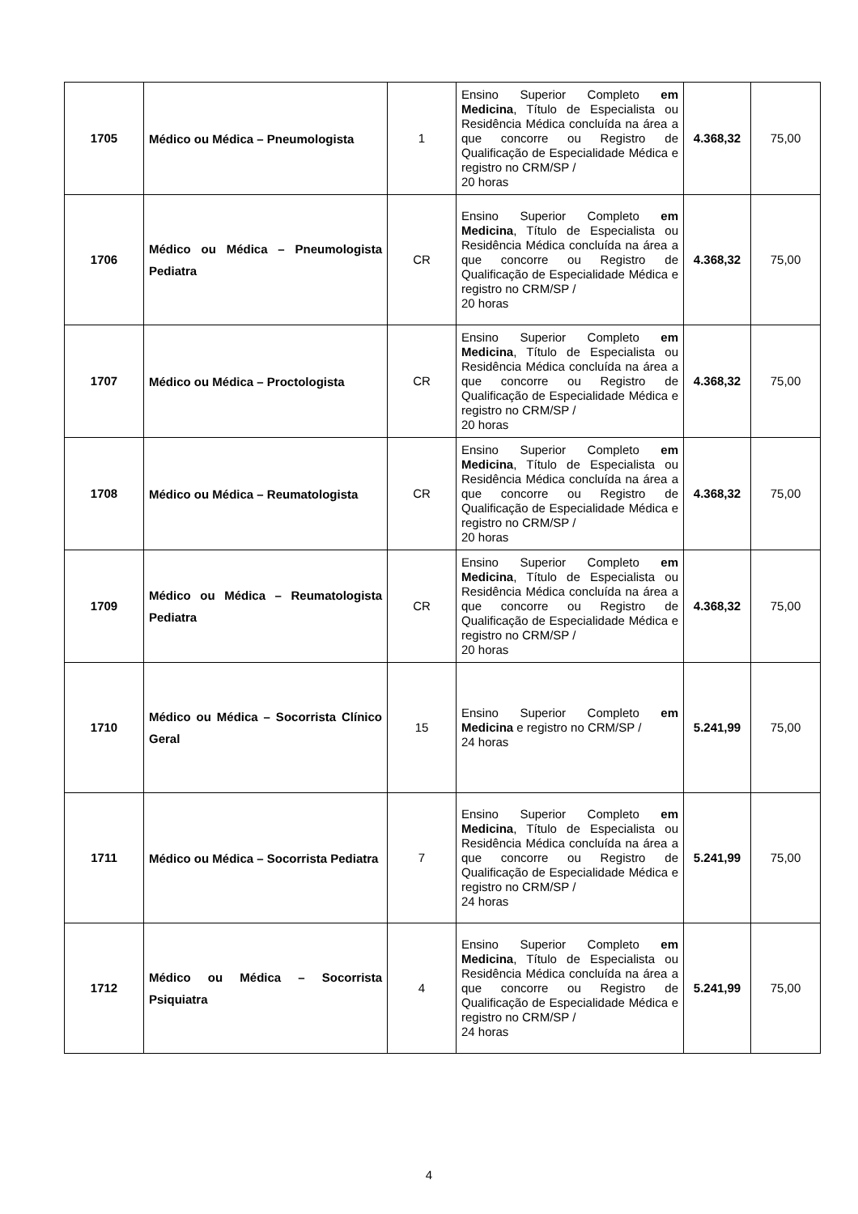| 1705 | Médico ou Médica – Pneumologista | 1 | Ensino Superior Completo em Medicina , Título de Especialista ou Residência Médica concluída na área a que concorre ou Registro de Qualificação de Especialidade Médica e registro no CRM/SP / 20 horas | 4.368,32 | 75,00 |
| 1706 | Médico ou Médica – Pneumologista Pediatra | CR | Ensino Superior Completo em Medicina , Título de Especialista ou Residência Médica concluída na área a que concorre ou Registro de Qualificação de Especialidade Médica e registro no CRM/SP / 20 horas | 4.368,32 | 75,00 |
| 1707 | Médico ou Médica – Proctologista | CR | Ensino Superior Completo em Medicina , Título de Especialista ou Residência Médica concluída na área a que concorre ou Registro de Qualificação de Especialidade Médica e registro no CRM/SP / 20 horas | 4.368,32 | 75,00 |
| 1708 | Médico ou Médica – Reumatologista | CR | Ensino Superior Completo em Medicina , Título de Especialista ou Residência Médica concluída na área a que concorre ou Registro de Qualificação de Especialidade Médica e registro no CRM/SP / 20 horas | 4.368,32 | 75,00 |
| 1709 | Médico ou Médica – Reumatologista Pediatra | CR | Ensino Superior Completo em Medicina , Título de Especialista ou Residência Médica concluída na área a que concorre ou Registro de Qualificação de Especialidade Médica e registro no CRM/SP / 20 horas | 4.368,32 | 75,00 |
| 1710 | Médico ou Médica – Socorrista Clínico Geral | 15 | Ensino Superior Completo em Medicina e registro no CRM/SP / 24 horas | 5.241,99 | 75,00 |
| 1711 | Médico ou Médica – Socorrista Pediatra | 7 | Ensino Superior Completo em Medicina , Título de Especialista ou Residência Médica concluída na área a que concorre ou Registro de Qualificação de Especialidade Médica e registro no CRM/SP / 24 horas | 5.241,99 | 75,00 |
| 1712 | Médico ou Médica – Socorrista Psiquiatra | 4 | Ensino Superior Completo em Medicina , Título de Especialista ou Residência Médica concluída na área a que concorre ou Registro de Qualificação de Especialidade Médica e registro no CRM/SP / 24 horas | 5.241,99 | 75,00 |
4